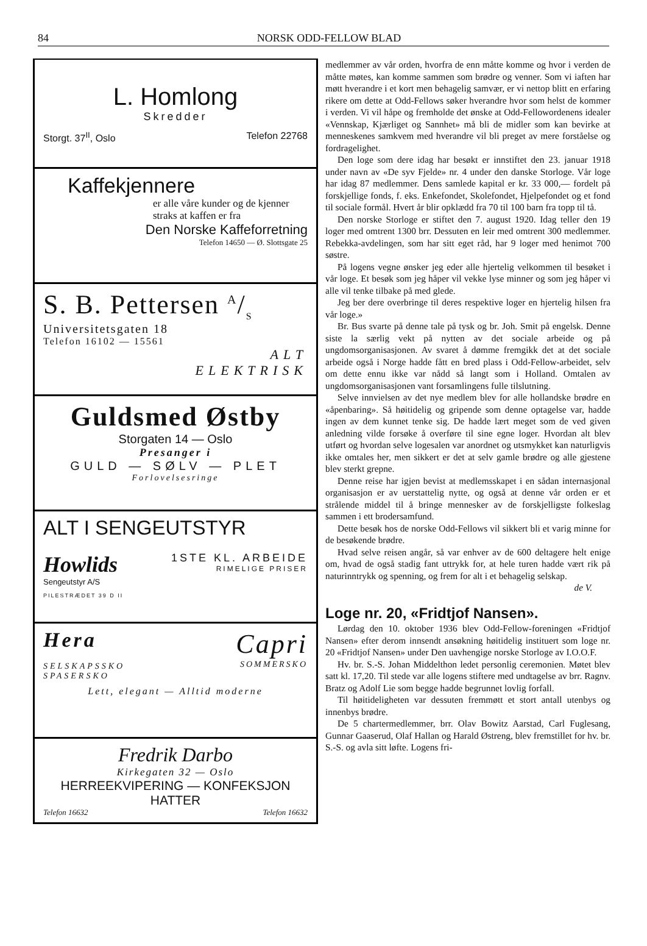84 NORSK ODD-FELLOW BLAD
L. Homlong
Skredder
Storgt. 37<sup>II</sup>, Oslo Telefon 22768
Kaffekjennere
er alle våre kunder og de kjenner straks at kaffen er fra
Den Norske Kaffeforretning
Telefon 14650 — Ø. Slottsgate 25
S. B. Pettersen A/S
Universitetsgaten 18
Telefon 16102 — 15561
ALT
ELEKTRISK
Guldsmed Østby
Storgaten 14 — Oslo
Presanger i
GULD — SØLV — PLET
Forlovelsesringe
ALT I SENGEUTSTYR
Howlids
Sengeutstyr A/S
PILESTRÆDET 39 D II
1STE KL. ARBEIDE
RIMELIGE PRISER
Hera
SELSKAPSSKO
SPASERSKO
Capri
SOMMERSKO
Lett, elegant — Alltid moderne
Fredrik Darbo
Kirkegaten 32 — Oslo
HERREEKVIPERING — KONFEKSJON
HATTER
Telefon 16632 Telefon 16632
medlemmer av vår orden, hvorfra de enn måtte komme og hvor i verden de måtte møtes, kan komme sammen som brødre og venner. Som vi iaften har møtt hverandre i et kort men behagelig samvær, er vi nettop blitt en erfaring rikere om dette at Odd-Fellows søker hverandre hvor som helst de kommer i verden. Vi vil håpe og fremholde det ønske at Odd-Fellowordenens idealer «Vennskap, Kjærliget og Sannhet» må bli de midler som kan bevirke at menneskenes samkvem med hverandre vil bli preget av mere forståelse og fordragelighet.
Den loge som dere idag har besøkt er innstiftet den 23. januar 1918 under navn av «De syv Fjelde» nr. 4 under den danske Storloge. Vår loge har idag 87 medlemmer. Dens samlede kapital er kr. 33 000,— fordelt på forskjellige fonds, f. eks. Enkefondet, Skolefondet, Hjelpefondet og et fond til sociale formål. Hvert år blir opklædd fra 70 til 100 barn fra topp til tå.
Den norske Storloge er stiftet den 7. august 1920. Idag teller den 19 loger med omtrent 1300 brr. Dessuten en leir med omtrent 300 medlemmer. Rebekka-avdelingen, som har sitt eget råd, har 9 loger med henimot 700 søstre.
På logens vegne ønsker jeg eder alle hjertelig velkommen til besøket i vår loge. Et besøk som jeg håper vil vekke lyse minner og som jeg håper vi alle vil tenke tilbake på med glede.
Jeg ber dere overbringe til deres respektive loger en hjertelig hilsen fra vår loge.»
Br. Bus svarte på denne tale på tysk og br. Joh. Smit på engelsk. Denne siste la særlig vekt på nytten av det sociale arbeide og på ungdomsorganisasjonen. Av svaret å dømme fremgikk det at det sociale arbeide også i Norge hadde fått en bred plass i Odd-Fellow-arbeidet, selv om dette ennu ikke var nådd så langt som i Holland. Omtalen av ungdomsorganisasjonen vant forsamlingens fulle tilslutning.
Selve innvielsen av det nye medlem blev for alle hollandske brødre en «åpenbaring». Så høitidelig og gripende som denne optagelse var, hadde ingen av dem kunnet tenke sig. De hadde lært meget som de ved given anledning vilde forsøke å overføre til sine egne loger. Hvordan alt blev utført og hvordan selve logesalen var anordnet og utsmykket kan naturligvis ikke omtales her, men sikkert er det at selv gamle brødre og alle gjestene blev sterkt grepne.
Denne reise har igjen bevist at medlemsskapet i en sådan internasjonal organisasjon er av uerstattelig nytte, og også at denne vår orden er et strålende middel til å bringe mennesker av de forskjelligste folkeslag sammen i ett brodersamfund.
Dette besøk hos de norske Odd-Fellows vil sikkert bli et varig minne for de besøkende brødre.
Hvad selve reisen angår, så var enhver av de 600 deltagere helt enige om, hvad de også stadig fant uttrykk for, at hele turen hadde vært rik på naturinntrykk og spenning, og frem for alt i et behagelig selskap.
de V.
Loge nr. 20, «Fridtjof Nansen».
Lørdag den 10. oktober 1936 blev Odd-Fellow-foreningen «Fridtjof Nansen» efter derom innsendt ansøkning høitidelig instituert som loge nr. 20 «Fridtjof Nansen» under Den uavhengige norske Storloge av I.O.O.F.
Hv. br. S.-S. Johan Middelthon ledet personlig ceremonien. Møtet blev satt kl. 17,20. Til stede var alle logens stiftere med undtagelse av brr. Ragnv. Bratz og Adolf Lie som begge hadde begrunnet lovlig forfall.
Til høitideligheten var dessuten fremmøtt et stort antall utenbys og innenbys brødre.
De 5 chartermedlemmer, brr. Olav Bowitz Aarstad, Carl Fuglesang, Gunnar Gaaserud, Olaf Hallan og Harald Østreng, blev fremstillet for hv. br. S.-S. og avla sitt løfte. Logens fri-